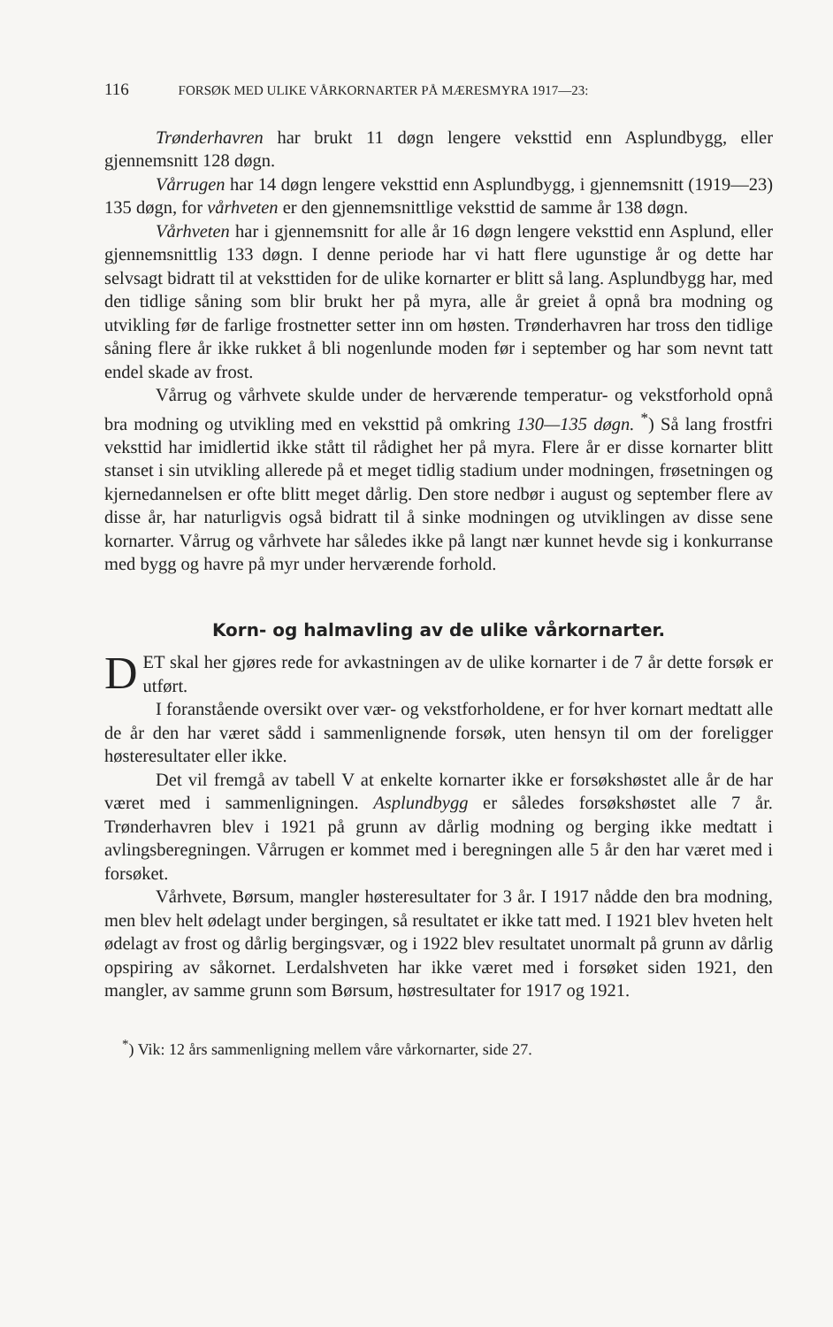116 FORSØK MED ULIKE VÅRKORNARTER PÅ MÆRESMYRA 1917—23:
Trønderhavren har brukt 11 døgn lengere veksttid enn Asplund­bygg, eller gjennemsnitt 128 døgn.
Vårrugen har 14 døgn lengere veksttid enn Asplundbygg, i gjen­nemsnitt (1919—23) 135 døgn, for vårhveten er den gjennemsnittlige veksttid de samme år 138 døgn.
Vårhveten har i gjennemsnitt for alle år 16 døgn lengere veksttid enn Asplund, eller gjennemsnittlig 133 døgn. I denne periode har vi hatt flere ugunstige år og dette har selvsagt bidratt til at veksttiden for de ulike kornarter er blitt så lang. Asplundbygg har, med den tidlige såning som blir brukt her på myra, alle år greiet å opnå bra modning og utvikling før de farlige frostnetter setter inn om høsten. Trønder­havren har tross den tidlige såning flere år ikke rukket å bli nogen­lunde moden før i september og har som nevnt tatt endel skade av frost.
Vårrug og vårhvete skulde under de herværende temperatur- og vekstforhold opnå bra modning og utvikling med en veksttid på om­kring 130—135 døgn. <sup>*</sup>) Så lang frostfri veksttid har imidlertid ikke stått til rådighet her på myra. Flere år er disse kornarter blitt stanset i sin utvikling allerede på et meget tidlig stadium under modningen, frøsetningen og kjernedannelsen er ofte blitt meget dårlig. Den store nedbør i august og september flere av disse år, har naturligvis også bidratt til å sinke modningen og utviklingen av disse sene kornarter. Vårrug og vårhvete har således ikke på langt nær kunnet hevde sig i konkurranse med bygg og havre på myr under herværende forhold.
Korn- og halmavling av de ulike vårkornarter.
DET skal her gjøres rede for avkastningen av de ulike kornarter i de 7 år dette forsøk er utført.
I foranstående oversikt over vær- og vekstforholdene, er for hver kornart medtatt alle de år den har været sådd i sammenlignende forsøk, uten hensyn til om der foreligger høsteresultater eller ikke.
Det vil fremgå av tabell V at enkelte kornarter ikke er forsøks­høstet alle år de har været med i sammenligningen. Asplundbygg er således forsøkshøstet alle 7 år. Trønderhavren blev i 1921 på grunn av dårlig modning og berging ikke medtatt i avlingsberegningen. Vårrugen er kommet med i beregningen alle 5 år den har været med i forsøket.
Vårhvete, Børsum, mangler høsteresultater for 3 år. I 1917 nådde den bra modning, men blev helt ødelagt under bergingen, så resultatet er ikke tatt med. I 1921 blev hveten helt ødelagt av frost og dårlig bergingsvær, og i 1922 blev resultatet unormalt på grunn av dårlig opspiring av såkornet. Lerdalshveten har ikke været med i forsøket siden 1921, den mangler, av samme grunn som Børsum, høstresultater for 1917 og 1921.
<sup>*</sup>) Vik: 12 års sammenligning mellem våre vårkornarter, side 27.